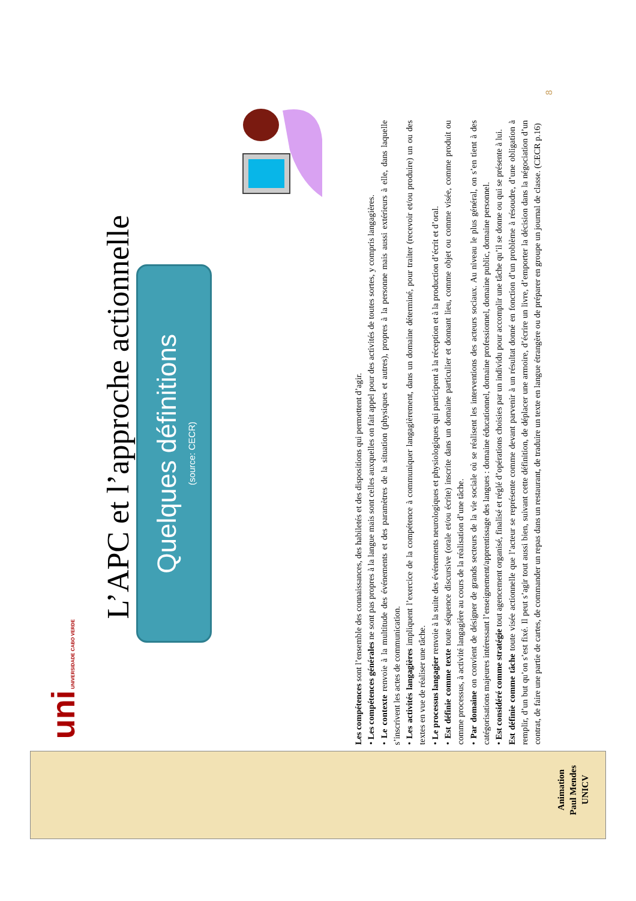uni UNIVERSIDADE CABO VERDE
L’APC et l’approche actionnelle
Quelques définitions
(source: CECR)
Les compétences sont l’ensemble des connaissances, des habiletés et des dispositions qui permettent d’agir.
• Les compétences générales ne sont pas propres à la langue mais sont celles auxquelles on fait appel pour des activités de toutes sortes, y compris langagières.
• Le contexte renvoie à la multitude des événements et des paramètres de la situation (physiques et autres), propres à la personne mais aussi extérieurs à elle, dans laquelle s’inscrivent les actes de communication.
• Les activités langagières impliquent l’exercice de la compétence à communiquer langagièrement, dans un domaine déterminé, pour traiter (recevoir et/ou produire) un ou des textes en vue de réaliser une tâche.
• Le processus langagier renvoie à la suite des événements neurologiques et physiologiques qui participent à la réception et à la production d’écrit et d’oral.
• Est définie comme texte toute séquence discursive (orale et/ou écrite) inscrite dans un domaine particulier et donnant lieu, comme objet ou comme visée, comme produit ou comme processus, à activité langagière au cours de la réalisation d’une tâche.
• Par domaine on convient de désigner de grands secteurs de la vie sociale où se réalisent les interventions des acteurs sociaux. Au niveau le plus général, on s’en tient à des catégorisations majeures intéressant l’enseignement/apprentissage des langues : domaine éducationnel, domaine professionnel, domaine public, domaine personnel.
• Est considéré comme stratégie tout agencement organisé, finalisé et réglé d’opérations choisies par un individu pour accomplir une tâche qu’il se donne ou qui se présente à lui.
Est définie comme tâche toute visée actionnelle que l’acteur se représente comme devant parvenir à un résultat donné en fonction d’un problème à résoudre, d’une obligation à remplir, d’un but qu’on s’est fixé. Il peut s’agir tout aussi bien, suivant cette définition, de déplacer une armoire, d’écrire un livre, d’emporter la décision dans la négociation d’un contrat, de faire une partie de cartes, de commander un repas dans un restaurant, de traduire un texte en langue étrangère ou de préparer en groupe un journal de classe. (CECR p.16)
8
Animation
Paul Mendes
UNICV